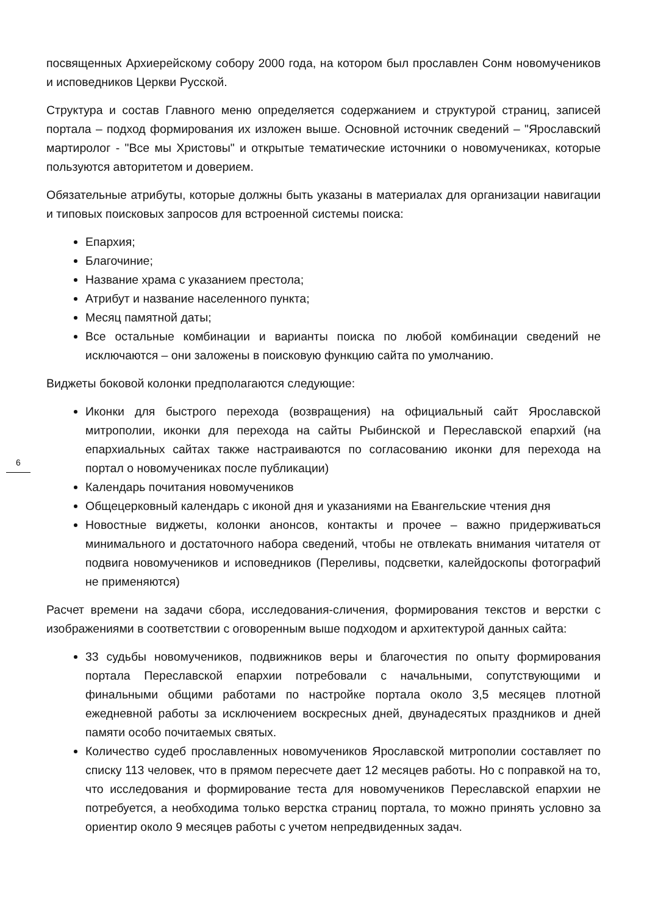посвященных Архиерейскому собору 2000 года, на котором был прославлен Сонм новомучеников и исповедников Церкви Русской.
Структура и состав Главного меню определяется содержанием и структурой страниц, записей портала – подход формирования их изложен выше. Основной источник сведений – "Ярославский мартиролог - "Все мы Христовы" и открытые тематические источники о новомучениках, которые пользуются авторитетом и доверием.
Обязательные атрибуты, которые должны быть указаны в материалах для организации навигации и типовых поисковых запросов для встроенной системы поиска:
Епархия;
Благочиние;
Название храма с указанием престола;
Атрибут и название населенного пункта;
Месяц памятной даты;
Все остальные комбинации и варианты поиска по любой комбинации сведений не исключаются – они заложены в поисковую функцию сайта по умолчанию.
Виджеты боковой колонки предполагаются следующие:
Иконки для быстрого перехода (возвращения) на официальный сайт Ярославской митрополии, иконки для перехода на сайты Рыбинской и Переславской епархий (на епархиальных сайтах также настраиваются по согласованию иконки для перехода на портал о новомучениках после публикации)
Календарь почитания новомучеников
Общецерковный календарь с иконой дня и указаниями на Евангельские чтения дня
Новостные виджеты, колонки анонсов, контакты и прочее – важно придерживаться минимального и достаточного набора сведений, чтобы не отвлекать внимания читателя от подвига новомучеников и исповедников (Переливы, подсветки, калейдоскопы фотографий не применяются)
Расчет времени на задачи сбора, исследования-сличения, формирования текстов и верстки с изображениями в соответствии с оговоренным выше подходом и архитектурой данных сайта:
33 судьбы новомучеников, подвижников веры и благочестия по опыту формирования портала Переславской епархии потребовали с начальными, сопутствующими и финальными общими работами по настройке портала около 3,5 месяцев плотной ежедневной работы за исключением воскресных дней, двунадесятых праздников и дней памяти особо почитаемых святых.
Количество судеб прославленных новомучеников Ярославской митрополии составляет по списку 113 человек, что в прямом пересчете дает 12 месяцев работы. Но с поправкой на то, что исследования и формирование теста для новомучеников Переславской епархии не потребуется, а необходима только верстка страниц портала, то можно принять условно за ориентир около 9 месяцев работы с учетом непредвиденных задач.
6